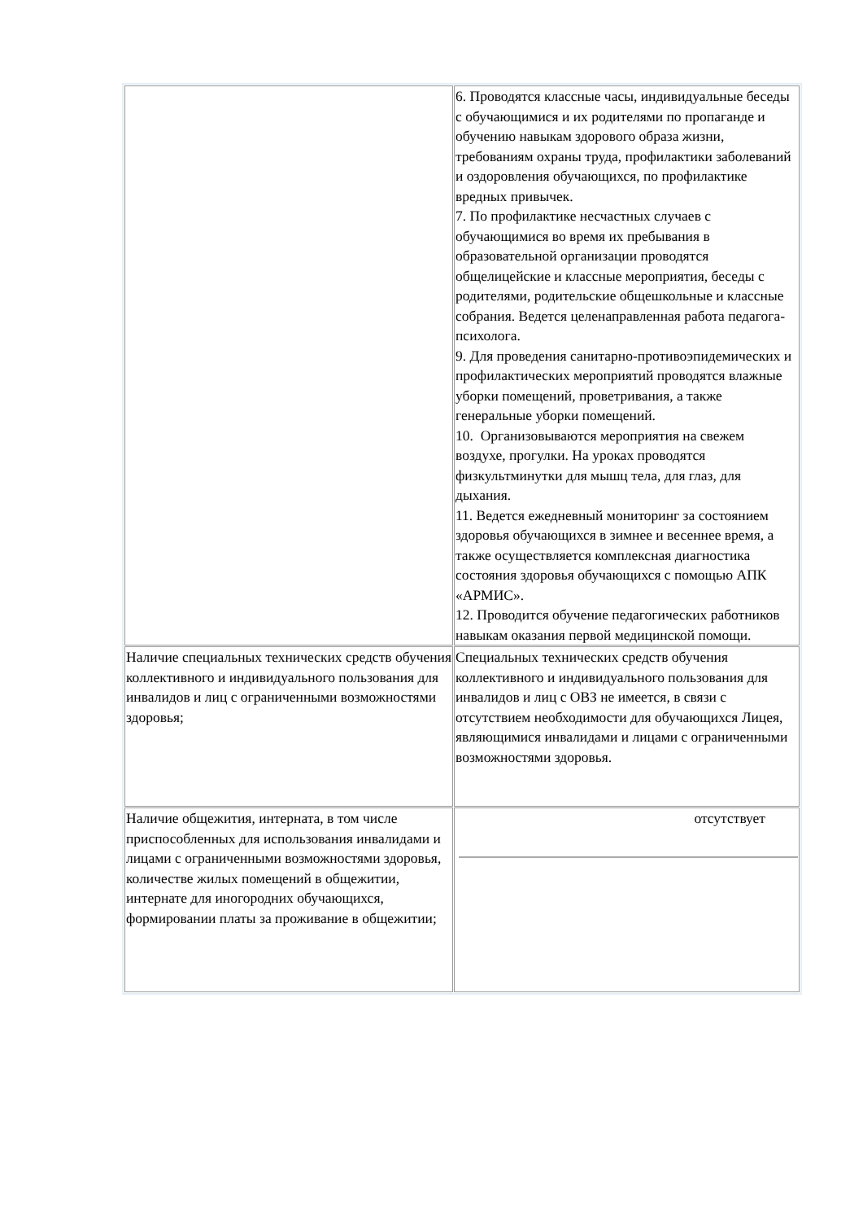| | 6. Проводятся классные часы, индивидуальные беседы с обучающимися и их родителями по пропаганде и обучению навыкам здорового образа жизни, требованиям охраны труда, профилактики заболеваний и оздоровления обучающихся, по профилактике вредных привычек. 7. По профилактике несчастных случаев с обучающимися во время их пребывания в образовательной организации проводятся общелицейские и классные мероприятия, беседы с родителями, родительские общешкольные и классные собрания. Ведется целенаправленная работа педагога-психолога. 9. Для проведения санитарно-противоэпидемических и профилактических мероприятий проводятся влажные уборки помещений, проветривания, а также генеральные уборки помещений. 10. Организовываются мероприятия на свежем воздухе, прогулки. На уроках проводятся физкультминутки для мышц тела, для глаз, для дыхания. 11. Ведется ежедневный мониторинг за состоянием здоровья обучающихся в зимнее и весеннее время, а также осуществляется комплексная диагностика состояния здоровья обучающихся с помощью АПК «АРМИС». 12. Проводится обучение педагогических работников навыкам оказания первой медицинской помощи. |
| Наличие специальных технических средств обучения коллективного и индивидуального пользования для инвалидов и лиц с ограниченными возможностями здоровья; | Специальных технических средств обучения коллективного и индивидуального пользования для инвалидов и лиц с ОВЗ не имеется, в связи с отсутствием необходимости для обучающихся Лицея, являющимися инвалидами и лицами с ограниченными возможностями здоровья. |
| Наличие общежития, интерната, в том числе приспособленных для использования инвалидами и лицами с ограниченными возможностями здоровья, количестве жилых помещений в общежитии, интернате для иногородних обучающихся, формировании платы за проживание в общежитии; | отсутствует |